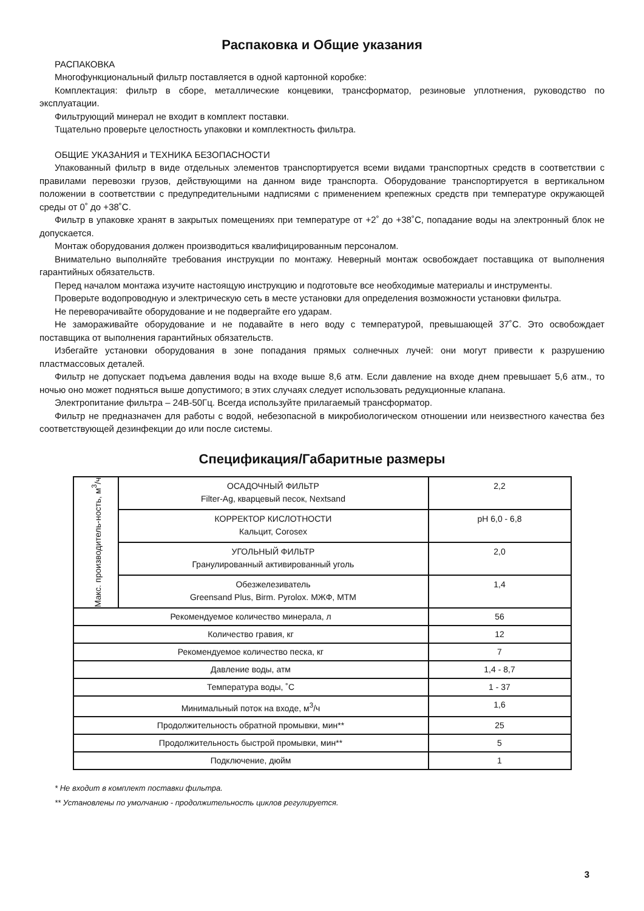Распаковка и Общие указания
РАСПАКОВКА
Многофункциональный фильтр поставляется в одной картонной коробке:
Комплектация: фильтр в сборе, металлические концевики, трансформатор, резиновые уплотнения, руководство по эксплуатации.
Фильтрующий минерал не входит в комплект поставки.
Тщательно проверьте целостность упаковки и комплектность фильтра.
ОБЩИЕ УКАЗАНИЯ и ТЕХНИКА БЕЗОПАСНОСТИ
Упакованный фильтр в виде отдельных элементов транспортируется всеми видами транспортных средств в соответствии с правилами перевозки грузов, действующими на данном виде транспорта. Оборудование транспортируется в вертикальном положении в соответствии с предупредительными надписями с применением крепежных средств при температуре окружающей среды от 0˚ до +38˚С.
Фильтр в упаковке хранят в закрытых помещениях при температуре от +2˚ до +38˚С, попадание воды на электронный блок не допускается.
Монтаж оборудования должен производиться квалифицированным персоналом.
Внимательно выполняйте требования инструкции по монтажу. Неверный монтаж освобождает поставщика от выполнения гарантийных обязательств.
Перед началом монтажа изучите настоящую инструкцию и подготовьте все необходимые материалы и инструменты.
Проверьте водопроводную и электрическую сеть в месте установки для определения возможности установки фильтра.
Не переворачивайте оборудование и не подвергайте его ударам.
Не замораживайте оборудование и не подавайте в него воду с температурой, превышающей 37˚С. Это освобождает поставщика от выполнения гарантийных обязательств.
Избегайте установки оборудования в зоне попадания прямых солнечных лучей: они могут привести к разрушению пластмассовых деталей.
Фильтр не допускает подъема давления воды на входе выше 8,6 атм. Если давление на входе днем превышает 5,6 атм., то ночью оно может подняться выше допустимого; в этих случаях следует использовать редукционные клапана.
Электропитание фильтра – 24В-50Гц. Всегда используйте прилагаемый трансформатор.
Фильтр не предназначен для работы с водой, небезопасной в микробиологическом отношении или неизвестного качества без соответствующей дезинфекции до или после системы.
Спецификация/Габаритные размеры
| Макс. производитель-ность, м<sup>3</sup>/ч | ОСАДОЧНЫЙ ФИЛЬТР Filter-Ag, кварцевый песок, Nextsand | 2,2 |
| | КОРРЕКТОР КИСЛОТНОСТИ Кальцит, Corosex | pH 6,0 - 6,8 |
| | УГОЛЬНЫЙ ФИЛЬТР Гранулированный активированный уголь | 2,0 |
| | Обезжелезиватель Greensand Plus, Birm. Pyrolox. МЖФ, МТМ | 1,4 |
| Рекомендуемое количество минерала, л | | 56 |
| Количество гравия, кг | | 12 |
| Рекомендуемое количество песка, кг | | 7 |
| Давление воды, атм | | 1,4 - 8,7 |
| Температура воды, ˚С | | 1 - 37 |
| Минимальный поток на входе, м<sup>3</sup>/ч | | 1,6 |
| Продолжительность обратной промывки, мин** | | 25 |
| Продолжительность быстрой промывки, мин** | | 5 |
| Подключение, дюйм | | 1 |
* Не входит в комплект поставки фильтра.
** Установлены по умолчанию - продолжительность циклов регулируется.
3